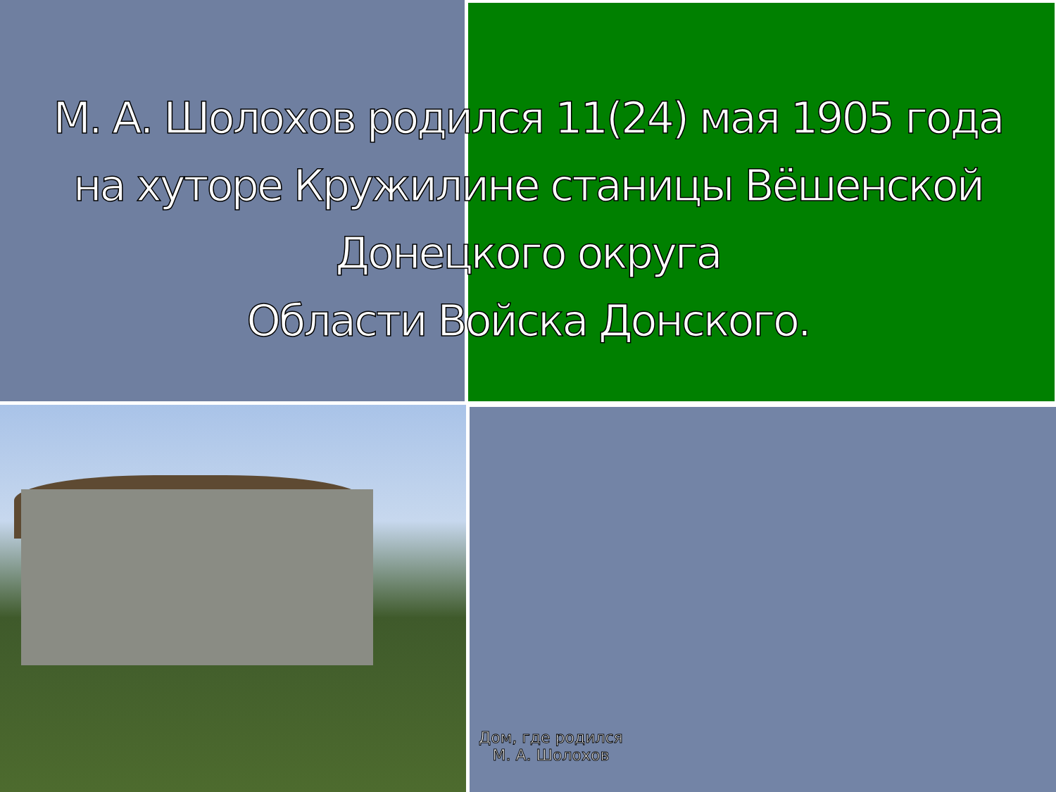М. А. Шолохов родился 11(24) мая 1905 года
на хуторе Кружилине станицы Вёшенской Донецкого округа
Области Войска Донского.
Дом, где родился
М. А. Шолохов